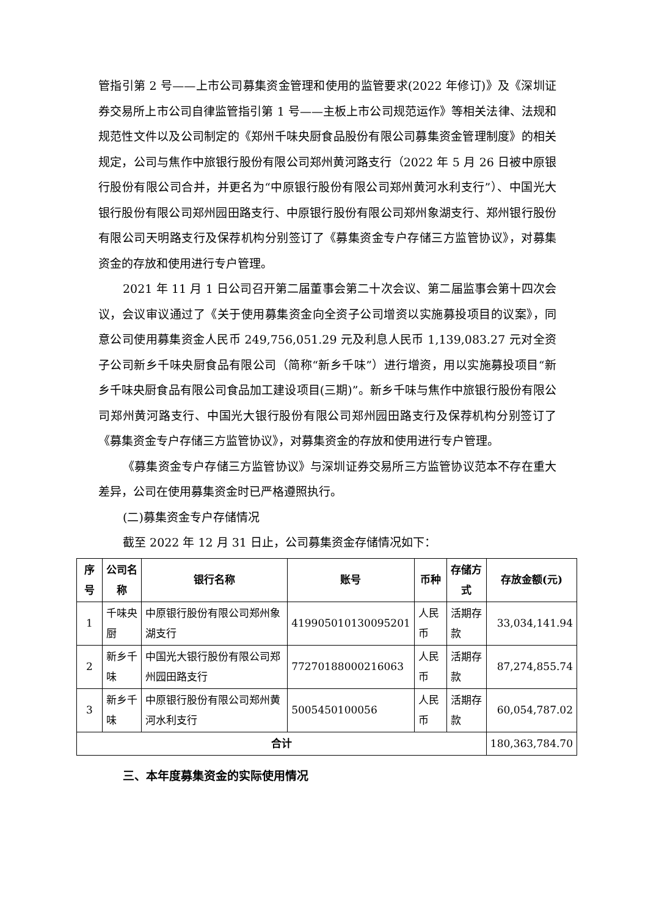管指引第 2 号——上市公司募集资金管理和使用的监管要求(2022 年修订)》及《深圳证券交易所上市公司自律监管指引第 1 号——主板上市公司规范运作》等相关法律、法规和规范性文件以及公司制定的《郑州千味央厨食品股份有限公司募集资金管理制度》的相关规定，公司与焦作中旅银行股份有限公司郑州黄河路支行（2022 年 5 月 26 日被中原银行股份有限公司合并，并更名为“中原银行股份有限公司郑州黄河水利支行”）、中国光大银行股份有限公司郑州园田路支行、中原银行股份有限公司郑州象湖支行、郑州银行股份有限公司天明路支行及保荐机构分别签订了《募集资金专户存储三方监管协议》，对募集资金的存放和使用进行专户管理。
2021 年 11 月 1 日公司召开第二届董事会第二十次会议、第二届监事会第十四次会议，会议审议通过了《关于使用募集资金向全资子公司增资以实施募投项目的议案》，同意公司使用募集资金人民币 249,756,051.29 元及利息人民币 1,139,083.27 元对全资子公司新乡千味央厨食品有限公司（简称“新乡千味”）进行增资，用以实施募投项目“新乡千味央厨食品有限公司食品加工建设项目(三期)”。新乡千味与焦作中旅银行股份有限公司郑州黄河路支行、中国光大银行股份有限公司郑州园田路支行及保荐机构分别签订了《募集资金专户存储三方监管协议》，对募集资金的存放和使用进行专户管理。
《募集资金专户存储三方监管协议》与深圳证券交易所三方监管协议范本不存在重大差异，公司在使用募集资金时已严格遵照执行。
(二)募集资金专户存储情况
截至 2022 年 12 月 31 日止，公司募集资金存储情况如下：
| 序号 | 公司名称 | 银行名称 | 账号 | 币种 | 存储方式 | 存放金额(元) |
| --- | --- | --- | --- | --- | --- | --- |
| 1 | 千味央厨 | 中原银行股份有限公司郑州象湖支行 | 419905010130095201 | 人民币 | 活期存款 | 33,034,141.94 |
| 2 | 新乡千味 | 中国光大银行股份有限公司郑州园田路支行 | 77270188000216063 | 人民币 | 活期存款 | 87,274,855.74 |
| 3 | 新乡千味 | 中原银行股份有限公司郑州黄河水利支行 | 5005450100056 | 人民币 | 活期存款 | 60,054,787.02 |
| 合计 | | | | | | 180,363,784.70 |
三、本年度募集资金的实际使用情况